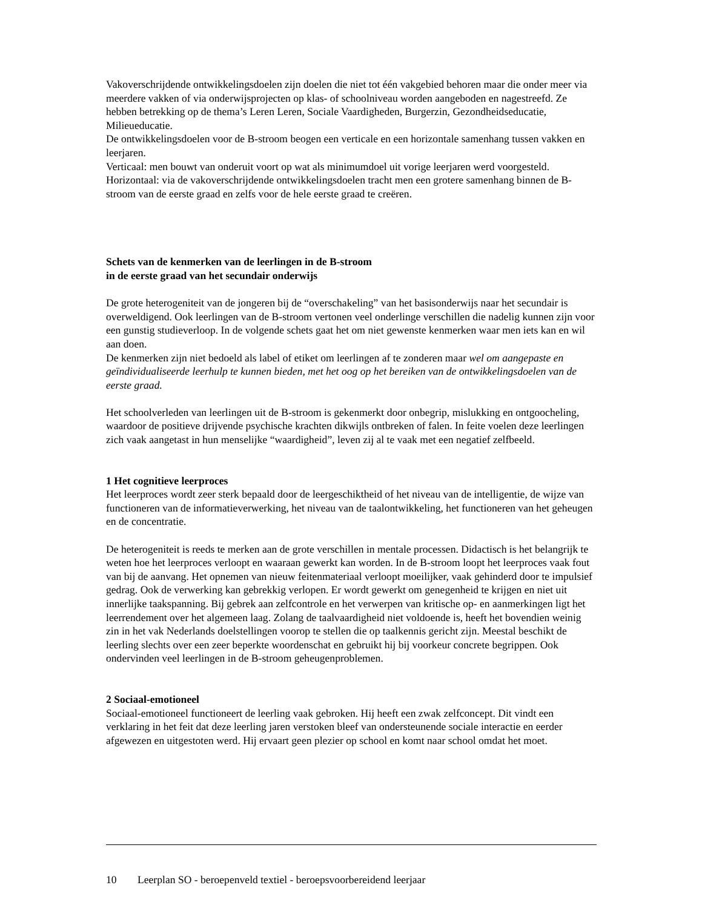Vakoverschrijdende ontwikkelingsdoelen zijn doelen die niet tot één vakgebied behoren maar die onder meer via meerdere vakken of via onderwijsprojecten op klas- of schoolniveau worden aangeboden en nagestreefd. Ze hebben betrekking op de thema’s Leren Leren, Sociale Vaardigheden, Burgerzin, Gezondheidseducatie, Milieueducatie.
De ontwikkelingsdoelen voor de B-stroom beogen een verticale en een horizontale samenhang tussen vakken en leerjaren.
Verticaal: men bouwt van onderuit voort op wat als minimumdoel uit vorige leerjaren werd voorgesteld.
Horizontaal: via de vakoverschrijdende ontwikkelingsdoelen tracht men een grotere samenhang binnen de B-stroom van de eerste graad en zelfs voor de hele eerste graad te creëren.
Schets van de kenmerken van de leerlingen in de B-stroom
in de eerste graad van het secundair onderwijs
De grote heterogeniteit van de jongeren bij de “overschakeling” van het basisonderwijs naar het secundair is overweldigend. Ook leerlingen van de B-stroom vertonen veel onderlinge verschillen die nadelig kunnen zijn voor een gunstig studieverloop. In de volgende schets gaat het om niet gewenste kenmerken waar men iets kan en wil aan doen.
De kenmerken zijn niet bedoeld als label of etiket om leerlingen af te zonderen maar wel om aangepaste en geïndividualiseerde leerhulp te kunnen bieden, met het oog op het bereiken van de ontwikkelingsdoelen van de eerste graad.
Het schoolverleden van leerlingen uit de B-stroom is gekenmerkt door onbegrip, mislukking en ontgoocheling, waardoor de positieve drijvende psychische krachten dikwijls ontbreken of falen. In feite voelen deze leerlingen zich vaak aangetast in hun menselijke “waardigheid”, leven zij al te vaak met een negatief zelfbeeld.
1 Het cognitieve leerproces
Het leerproces wordt zeer sterk bepaald door de leergeschiktheid of het niveau van de intelligentie, de wijze van functioneren van de informatieverwerking, het niveau van de taalontwikkeling, het functioneren van het geheugen en de concentratie.
De heterogeniteit is reeds te merken aan de grote verschillen in mentale processen. Didactisch is het belangrijk te weten hoe het leerproces verloopt en waaraan gewerkt kan worden. In de B-stroom loopt het leerproces vaak fout van bij de aanvang. Het opnemen van nieuw feitenmateriaal verloopt moeilijker, vaak gehinderd door te impulsief gedrag. Ook de verwerking kan gebrekkig verlopen. Er wordt gewerkt om genegenheid te krijgen en niet uit innerlijke taakspanning. Bij gebrek aan zelfcontrole en het verwerpen van kritische op- en aanmerkingen ligt het leerrendement over het algemeen laag. Zolang de taalvaardigheid niet voldoende is, heeft het bovendien weinig zin in het vak Nederlands doelstellingen voorop te stellen die op taalkennis gericht zijn. Meestal beschikt de leerling slechts over een zeer beperkte woordenschat en gebruikt hij bij voorkeur concrete begrippen. Ook ondervinden veel leerlingen in de B-stroom geheugenproblemen.
2 Sociaal-emotioneel
Sociaal-emotioneel functioneert de leerling vaak gebroken. Hij heeft een zwak zelfconcept. Dit vindt een verklaring in het feit dat deze leerling jaren verstoken bleef van ondersteunende sociale interactie en eerder afgewezen en uitgestoten werd. Hij ervaart geen plezier op school en komt naar school omdat het moet.
10 Leerplan SO - beroepenveld textiel - beroepsvoorbereidend leerjaar